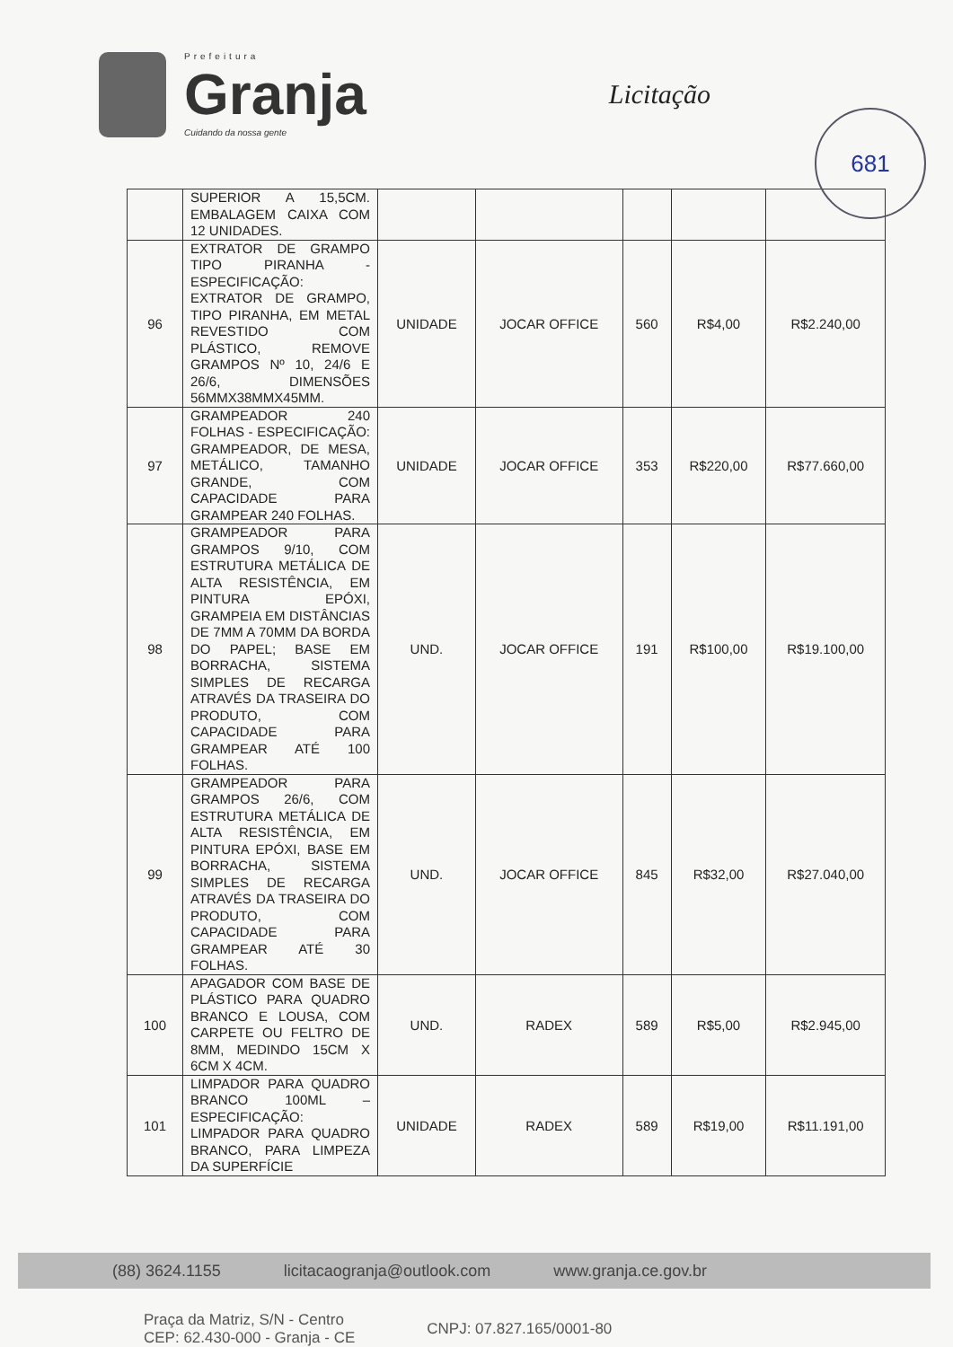Prefeitura
Granja
Cuidando da nossa gente
Licitação
681
| | SUPERIOR A 15,5CM. EMBALAGEM CAIXA COM 12 UNIDADES. | | | | | |
| 96 | EXTRATOR DE GRAMPO TIPO PIRANHA - ESPECIFICAÇÃO: EXTRATOR DE GRAMPO, TIPO PIRANHA, EM METAL REVESTIDO COM PLÁSTICO, REMOVE GRAMPOS Nº 10, 24/6 E 26/6, DIMENSÕES 56MMX38MMX45MM. | UNIDADE | JOCAR OFFICE | 560 | R$4,00 | R$2.240,00 |
| 97 | GRAMPEADOR 240 FOLHAS - ESPECIFICAÇÃO: GRAMPEADOR, DE MESA, METÁLICO, TAMANHO GRANDE, COM CAPACIDADE PARA GRAMPEAR 240 FOLHAS. | UNIDADE | JOCAR OFFICE | 353 | R$220,00 | R$77.660,00 |
| 98 | GRAMPEADOR PARA GRAMPOS 9/10, COM ESTRUTURA METÁLICA DE ALTA RESISTÊNCIA, EM PINTURA EPÓXI, GRAMPEIA EM DISTÂNCIAS DE 7MM A 70MM DA BORDA DO PAPEL; BASE EM BORRACHA, SISTEMA SIMPLES DE RECARGA ATRAVÉS DA TRASEIRA DO PRODUTO, COM CAPACIDADE PARA GRAMPEAR ATÉ 100 FOLHAS. | UND. | JOCAR OFFICE | 191 | R$100,00 | R$19.100,00 |
| 99 | GRAMPEADOR PARA GRAMPOS 26/6, COM ESTRUTURA METÁLICA DE ALTA RESISTÊNCIA, EM PINTURA EPÓXI, BASE EM BORRACHA, SISTEMA SIMPLES DE RECARGA ATRAVÉS DA TRASEIRA DO PRODUTO, COM CAPACIDADE PARA GRAMPEAR ATÉ 30 FOLHAS. | UND. | JOCAR OFFICE | 845 | R$32,00 | R$27.040,00 |
| 100 | APAGADOR COM BASE DE PLÁSTICO PARA QUADRO BRANCO E LOUSA, COM CARPETE OU FELTRO DE 8MM, MEDINDO 15CM X 6CM X 4CM. | UND. | RADEX | 589 | R$5,00 | R$2.945,00 |
| 101 | LIMPADOR PARA QUADRO BRANCO 100ML – ESPECIFICAÇÃO: LIMPADOR PARA QUADRO BRANCO, PARA LIMPEZA DA SUPERFÍCIE | UNIDADE | RADEX | 589 | R$19,00 | R$11.191,00 |
(88) 3624.1155 licitacaogranja@outlook.com www.granja.ce.gov.br
Praça da Matriz, S/N - Centro
CEP: 62.430-000 - Granja - CE
CNPJ: 07.827.165/0001-80